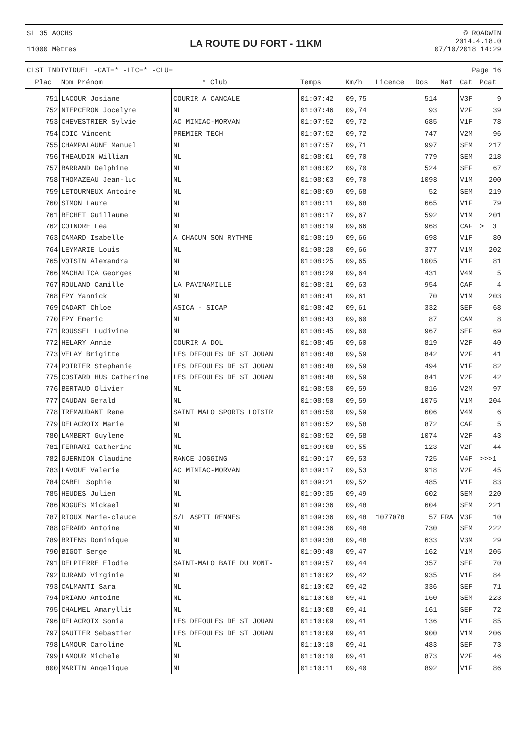SL 35 AOCHS
11000 Mètres
LA ROUTE DU FORT - 11KM
© ROADWIN
2014.4.18.0
07/10/2018 14:29
CLST INDIVIDUEL -CAT=* -LIC=* -CLU= Page 16
| Plac | Nom Prénom | * Club | Temps | Km/h | Licence | Dos | Nat | Cat | Pcat |
| --- | --- | --- | --- | --- | --- | --- | --- | --- | --- |
| 751 | LACOUR Josiane | COURIR A CANCALE | 01:07:42 | 09,75 | | 514 | | V3F | 9 |
| 752 | NIEPCERON Jocelyne | NL | 01:07:46 | 09,74 | | 93 | | V2F | 39 |
| 753 | CHEVESTRIER Sylvie | AC MINIAC-MORVAN | 01:07:52 | 09,72 | | 685 | | V1F | 78 |
| 754 | COIC Vincent | PREMIER TECH | 01:07:52 | 09,72 | | 747 | | V2M | 96 |
| 755 | CHAMPALAUNE Manuel | NL | 01:07:57 | 09,71 | | 997 | | SEM | 217 |
| 756 | THEAUDIN William | NL | 01:08:01 | 09,70 | | 779 | | SEM | 218 |
| 757 | BARRAND Delphine | NL | 01:08:02 | 09,70 | | 524 | | SEF | 67 |
| 758 | THOMAZEAU Jean-luc | NL | 01:08:03 | 09,70 | | 1098 | | V1M | 200 |
| 759 | LETOURNEUX Antoine | NL | 01:08:09 | 09,68 | | 52 | | SEM | 219 |
| 760 | SIMON Laure | NL | 01:08:11 | 09,68 | | 665 | | V1F | 79 |
| 761 | BECHET Guillaume | NL | 01:08:17 | 09,67 | | 592 | | V1M | 201 |
| 762 | COINDRE Lea | NL | 01:08:19 | 09,66 | | 968 | | CAF | > 3 |
| 763 | CAMARD Isabelle | A CHACUN SON RYTHME | 01:08:19 | 09,66 | | 698 | | V1F | 80 |
| 764 | LEYMARIE Louis | NL | 01:08:20 | 09,66 | | 377 | | V1M | 202 |
| 765 | VOISIN Alexandra | NL | 01:08:25 | 09,65 | | 1005 | | V1F | 81 |
| 766 | MACHALICA Georges | NL | 01:08:29 | 09,64 | | 431 | | V4M | 5 |
| 767 | ROULAND Camille | LA PAVINAMILLE | 01:08:31 | 09,63 | | 954 | | CAF | 4 |
| 768 | EPY Yannick | NL | 01:08:41 | 09,61 | | 70 | | V1M | 203 |
| 769 | CADART Chloe | ASICA - SICAP | 01:08:42 | 09,61 | | 332 | | SEF | 68 |
| 770 | EPY Emeric | NL | 01:08:43 | 09,60 | | 87 | | CAM | 8 |
| 771 | ROUSSEL Ludivine | NL | 01:08:45 | 09,60 | | 967 | | SEF | 69 |
| 772 | HELARY Annie | COURIR A DOL | 01:08:45 | 09,60 | | 819 | | V2F | 40 |
| 773 | VELAY Brigitte | LES DEFOULES DE ST JOUAN | 01:08:48 | 09,59 | | 842 | | V2F | 41 |
| 774 | POIRIER Stephanie | LES DEFOULES DE ST JOUAN | 01:08:48 | 09,59 | | 494 | | V1F | 82 |
| 775 | COSTARD HUS Catherine | LES DEFOULES DE ST JOUAN | 01:08:48 | 09,59 | | 841 | | V2F | 42 |
| 776 | BERTAUD Olivier | NL | 01:08:50 | 09,59 | | 816 | | V2M | 97 |
| 777 | CAUDAN Gerald | NL | 01:08:50 | 09,59 | | 1075 | | V1M | 204 |
| 778 | TREMAUDANT Rene | SAINT MALO SPORTS LOISIR | 01:08:50 | 09,59 | | 606 | | V4M | 6 |
| 779 | DELACROIX Marie | NL | 01:08:52 | 09,58 | | 872 | | CAF | 5 |
| 780 | LAMBERT Guylene | NL | 01:08:52 | 09,58 | | 1074 | | V2F | 43 |
| 781 | FERRARI Catherine | NL | 01:09:08 | 09,55 | | 123 | | V2F | 44 |
| 782 | GUERNION Claudine | RANCE JOGGING | 01:09:17 | 09,53 | | 725 | | V4F | >>>1 |
| 783 | LAVOUE Valerie | AC MINIAC-MORVAN | 01:09:17 | 09,53 | | 918 | | V2F | 45 |
| 784 | CABEL Sophie | NL | 01:09:21 | 09,52 | | 485 | | V1F | 83 |
| 785 | HEUDES Julien | NL | 01:09:35 | 09,49 | | 602 | | SEM | 220 |
| 786 | NOGUES Mickael | NL | 01:09:36 | 09,48 | | 604 | | SEM | 221 |
| 787 | RIOUX Marie-claude | S/L ASPTT RENNES | 01:09:36 | 09,48 | 1077078 | 57 | FRA | V3F | 10 |
| 788 | GERARD Antoine | NL | 01:09:36 | 09,48 | | 730 | | SEM | 222 |
| 789 | BRIENS Dominique | NL | 01:09:38 | 09,48 | | 633 | | V3M | 29 |
| 790 | BIGOT Serge | NL | 01:09:40 | 09,47 | | 162 | | V1M | 205 |
| 791 | DELPIERRE Elodie | SAINT-MALO BAIE DU MONT- | 01:09:57 | 09,44 | | 357 | | SEF | 70 |
| 792 | DURAND Virginie | NL | 01:10:02 | 09,42 | | 935 | | V1F | 84 |
| 793 | CALMANTI Sara | NL | 01:10:02 | 09,42 | | 336 | | SEF | 71 |
| 794 | DRIANO Antoine | NL | 01:10:08 | 09,41 | | 160 | | SEM | 223 |
| 795 | CHALMEL Amaryllis | NL | 01:10:08 | 09,41 | | 161 | | SEF | 72 |
| 796 | DELACROIX Sonia | LES DEFOULES DE ST JOUAN | 01:10:09 | 09,41 | | 136 | | V1F | 85 |
| 797 | GAUTIER Sebastien | LES DEFOULES DE ST JOUAN | 01:10:09 | 09,41 | | 900 | | V1M | 206 |
| 798 | LAMOUR Caroline | NL | 01:10:10 | 09,41 | | 483 | | SEF | 73 |
| 799 | LAMOUR Michele | NL | 01:10:10 | 09,41 | | 873 | | V2F | 46 |
| 800 | MARTIN Angelique | NL | 01:10:11 | 09,40 | | 892 | | V1F | 86 |